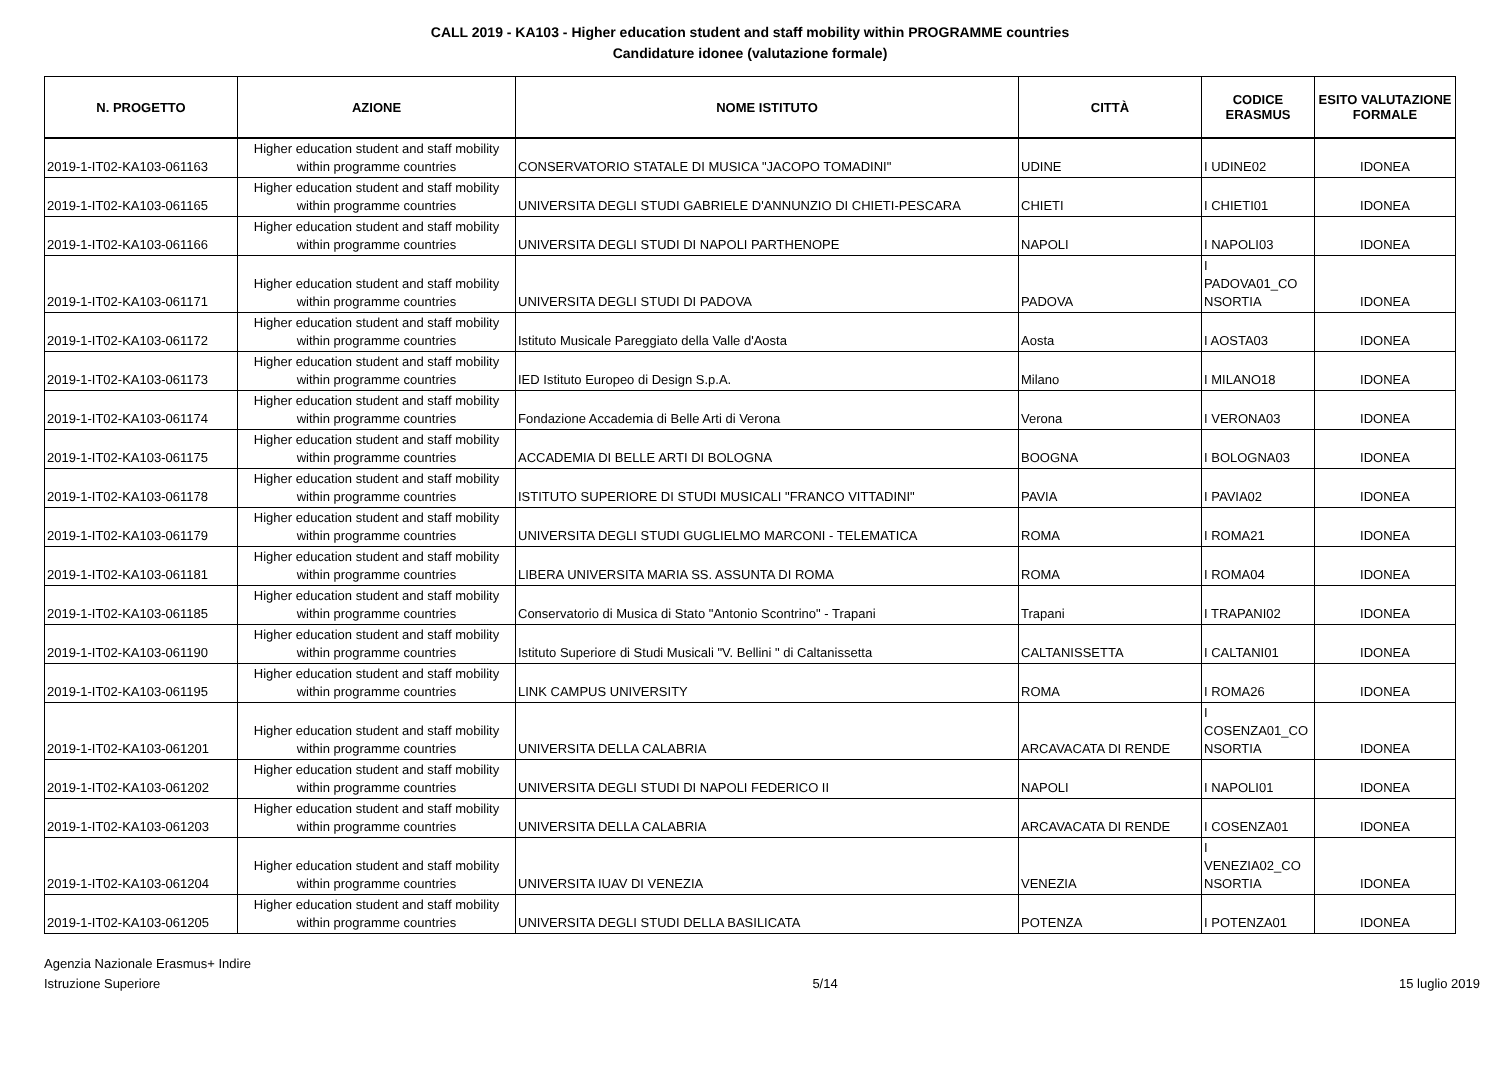CALL 2019 - KA103 - Higher education student and staff mobility within PROGRAMME countries
Candidature idonee (valutazione formale)
| N. PROGETTO | AZIONE | NOME ISTITUTO | CITTÀ | CODICE ERASMUS | ESITO VALUTAZIONE FORMALE |
| --- | --- | --- | --- | --- | --- |
| 2019-1-IT02-KA103-061163 | Higher education student and staff mobility within programme countries | CONSERVATORIO STATALE DI MUSICA "JACOPO TOMADINI" | UDINE | I UDINE02 | IDONEA |
| 2019-1-IT02-KA103-061165 | Higher education student and staff mobility within programme countries | UNIVERSITA DEGLI STUDI GABRIELE D'ANNUNZIO DI CHIETI-PESCARA | CHIETI | I CHIETI01 | IDONEA |
| 2019-1-IT02-KA103-061166 | Higher education student and staff mobility within programme countries | UNIVERSITA DEGLI STUDI DI NAPOLI PARTHENOPE | NAPOLI | I NAPOLI03 | IDONEA |
| 2019-1-IT02-KA103-061171 | Higher education student and staff mobility within programme countries | UNIVERSITA DEGLI STUDI DI PADOVA | PADOVA | I PADOVA01_CO NSORTIA | IDONEA |
| 2019-1-IT02-KA103-061172 | Higher education student and staff mobility within programme countries | Istituto Musicale Pareggiato della Valle d'Aosta | Aosta | I AOSTA03 | IDONEA |
| 2019-1-IT02-KA103-061173 | Higher education student and staff mobility within programme countries | IED Istituto Europeo di Design S.p.A. | Milano | I MILANO18 | IDONEA |
| 2019-1-IT02-KA103-061174 | Higher education student and staff mobility within programme countries | Fondazione Accademia di Belle Arti di Verona | Verona | I VERONA03 | IDONEA |
| 2019-1-IT02-KA103-061175 | Higher education student and staff mobility within programme countries | ACCADEMIA DI BELLE ARTI DI BOLOGNA | BOOGNA | I BOLOGNA03 | IDONEA |
| 2019-1-IT02-KA103-061178 | Higher education student and staff mobility within programme countries | ISTITUTO SUPERIORE DI STUDI MUSICALI "FRANCO VITTADINI" | PAVIA | I PAVIA02 | IDONEA |
| 2019-1-IT02-KA103-061179 | Higher education student and staff mobility within programme countries | UNIVERSITA DEGLI STUDI GUGLIELMO MARCONI - TELEMATICA | ROMA | I ROMA21 | IDONEA |
| 2019-1-IT02-KA103-061181 | Higher education student and staff mobility within programme countries | LIBERA UNIVERSITA MARIA SS. ASSUNTA DI ROMA | ROMA | I ROMA04 | IDONEA |
| 2019-1-IT02-KA103-061185 | Higher education student and staff mobility within programme countries | Conservatorio di Musica di Stato "Antonio Scontrino" - Trapani | Trapani | I TRAPANI02 | IDONEA |
| 2019-1-IT02-KA103-061190 | Higher education student and staff mobility within programme countries | Istituto Superiore di Studi Musicali "V. Bellini " di Caltanissetta | CALTANISSETTA | I CALTANI01 | IDONEA |
| 2019-1-IT02-KA103-061195 | Higher education student and staff mobility within programme countries | LINK CAMPUS UNIVERSITY | ROMA | I ROMA26 | IDONEA |
| 2019-1-IT02-KA103-061201 | Higher education student and staff mobility within programme countries | UNIVERSITA DELLA CALABRIA | ARCAVACATA DI RENDE | I COSENZA01_CO NSORTIA | IDONEA |
| 2019-1-IT02-KA103-061202 | Higher education student and staff mobility within programme countries | UNIVERSITA DEGLI STUDI DI NAPOLI FEDERICO II | NAPOLI | I NAPOLI01 | IDONEA |
| 2019-1-IT02-KA103-061203 | Higher education student and staff mobility within programme countries | UNIVERSITA DELLA CALABRIA | ARCAVACATA DI RENDE | I COSENZA01 | IDONEA |
| 2019-1-IT02-KA103-061204 | Higher education student and staff mobility within programme countries | UNIVERSITA IUAV DI VENEZIA | VENEZIA | I VENEZIA02_CO NSORTIA | IDONEA |
| 2019-1-IT02-KA103-061205 | Higher education student and staff mobility within programme countries | UNIVERSITA DEGLI STUDI DELLA BASILICATA | POTENZA | I POTENZA01 | IDONEA |
Agenzia Nazionale Erasmus+ Indire
Istruzione Superiore
5/14 15 luglio 2019